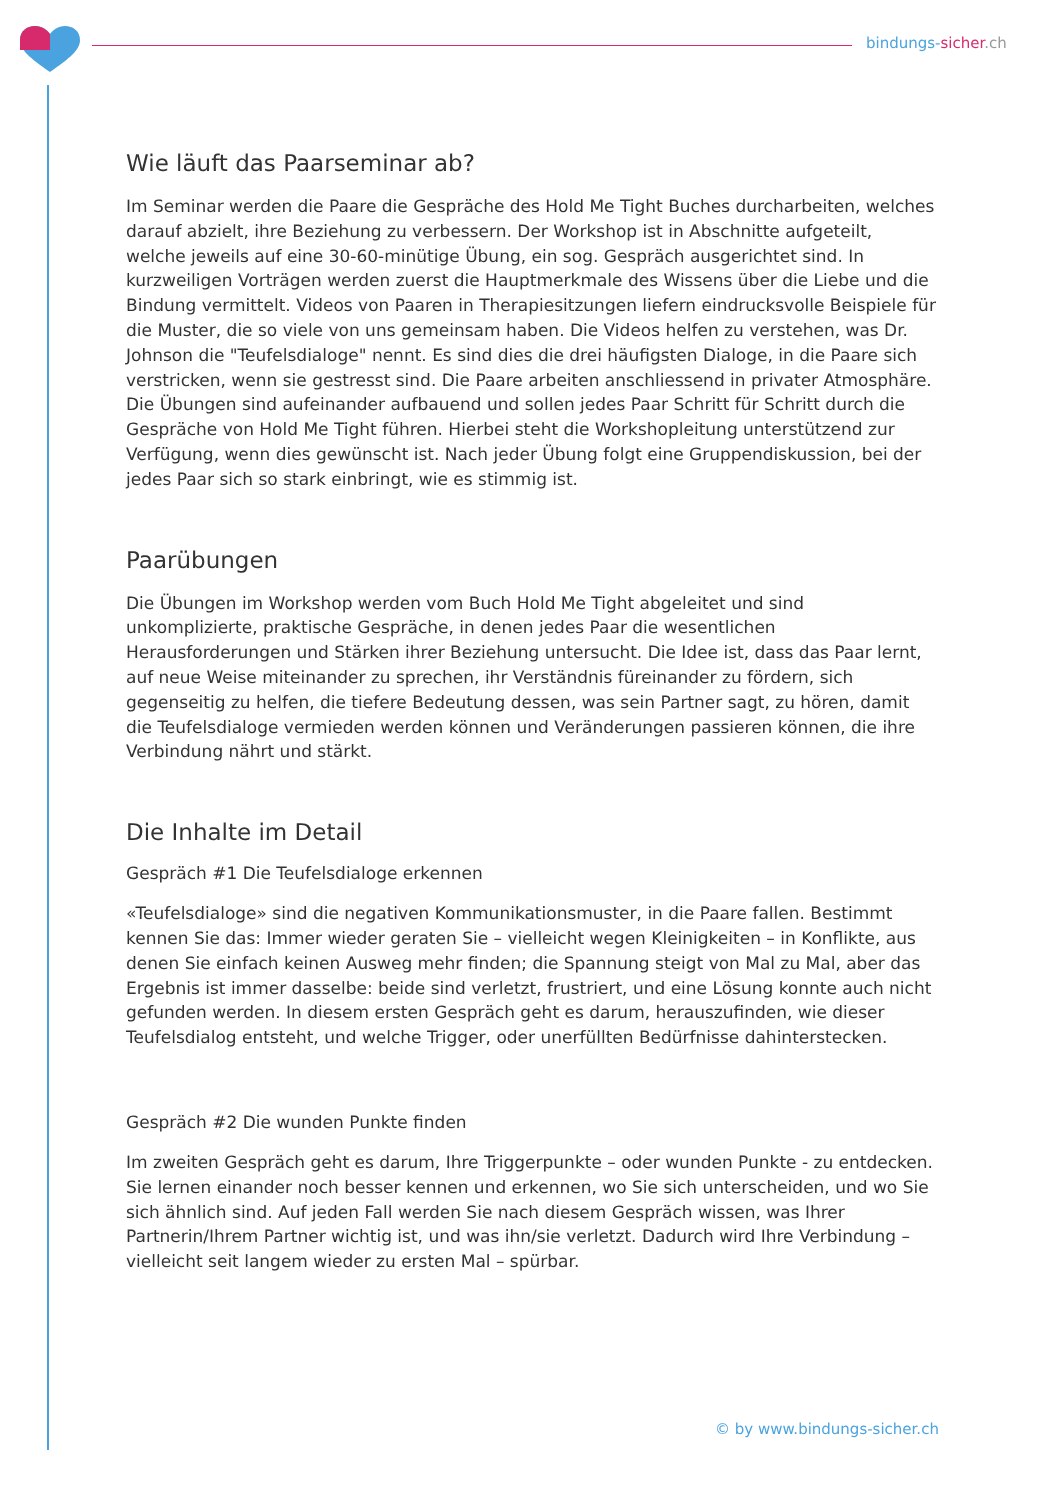bindungs-sicher.ch
Wie läuft das Paarseminar ab?
Im Seminar werden die Paare die Gespräche des Hold Me Tight Buches durcharbeiten, welches darauf abzielt, ihre Beziehung zu verbessern. Der Workshop ist in Abschnitte aufgeteilt, welche jeweils auf eine 30-60-minütige Übung, ein sog. Gespräch ausgerichtet sind. In kurzweiligen Vorträgen werden zuerst die Hauptmerkmale des Wissens über die Liebe und die Bindung vermittelt. Videos von Paaren in Therapiesitzungen liefern eindrucksvolle Beispiele für die Muster, die so viele von uns gemeinsam haben. Die Videos helfen zu verstehen, was Dr. Johnson die "Teufelsdialoge" nennt. Es sind dies die drei häufigsten Dialoge, in die Paare sich verstricken, wenn sie gestresst sind. Die Paare arbeiten anschliessend in privater Atmosphäre. Die Übungen sind aufeinander aufbauend und sollen jedes Paar Schritt für Schritt durch die Gespräche von Hold Me Tight führen. Hierbei steht die Workshopleitung unterstützend zur Verfügung, wenn dies gewünscht ist. Nach jeder Übung folgt eine Gruppendiskussion, bei der jedes Paar sich so stark einbringt, wie es stimmig ist.
Paarübungen
Die Übungen im Workshop werden vom Buch Hold Me Tight abgeleitet und sind unkomplizierte, praktische Gespräche, in denen jedes Paar die wesentlichen Herausforderungen und Stärken ihrer Beziehung untersucht. Die Idee ist, dass das Paar lernt, auf neue Weise miteinander zu sprechen, ihr Verständnis füreinander zu fördern, sich gegenseitig zu helfen, die tiefere Bedeutung dessen, was sein Partner sagt, zu hören, damit die Teufelsdialoge vermieden werden können und Veränderungen passieren können, die ihre Verbindung nährt und stärkt.
Die Inhalte im Detail
Gespräch #1 Die Teufelsdialoge erkennen
«Teufelsdialoge» sind die negativen Kommunikationsmuster, in die Paare fallen. Bestimmt kennen Sie das: Immer wieder geraten Sie – vielleicht wegen Kleinigkeiten – in Konflikte, aus denen Sie einfach keinen Ausweg mehr finden; die Spannung steigt von Mal zu Mal, aber das Ergebnis ist immer dasselbe: beide sind verletzt, frustriert, und eine Lösung konnte auch nicht gefunden werden. In diesem ersten Gespräch geht es darum, herauszufinden, wie dieser Teufelsdialog entsteht, und welche Trigger, oder unerfüllten Bedürfnisse dahinterstecken.
Gespräch #2 Die wunden Punkte finden
Im zweiten Gespräch geht es darum, Ihre Triggerpunkte – oder wunden Punkte - zu entdecken. Sie lernen einander noch besser kennen und erkennen, wo Sie sich unterscheiden, und wo Sie sich ähnlich sind. Auf jeden Fall werden Sie nach diesem Gespräch wissen, was Ihrer Partnerin/Ihrem Partner wichtig ist, und was ihn/sie verletzt. Dadurch wird Ihre Verbindung – vielleicht seit langem wieder zu ersten Mal – spürbar.
© by www.bindungs-sicher.ch